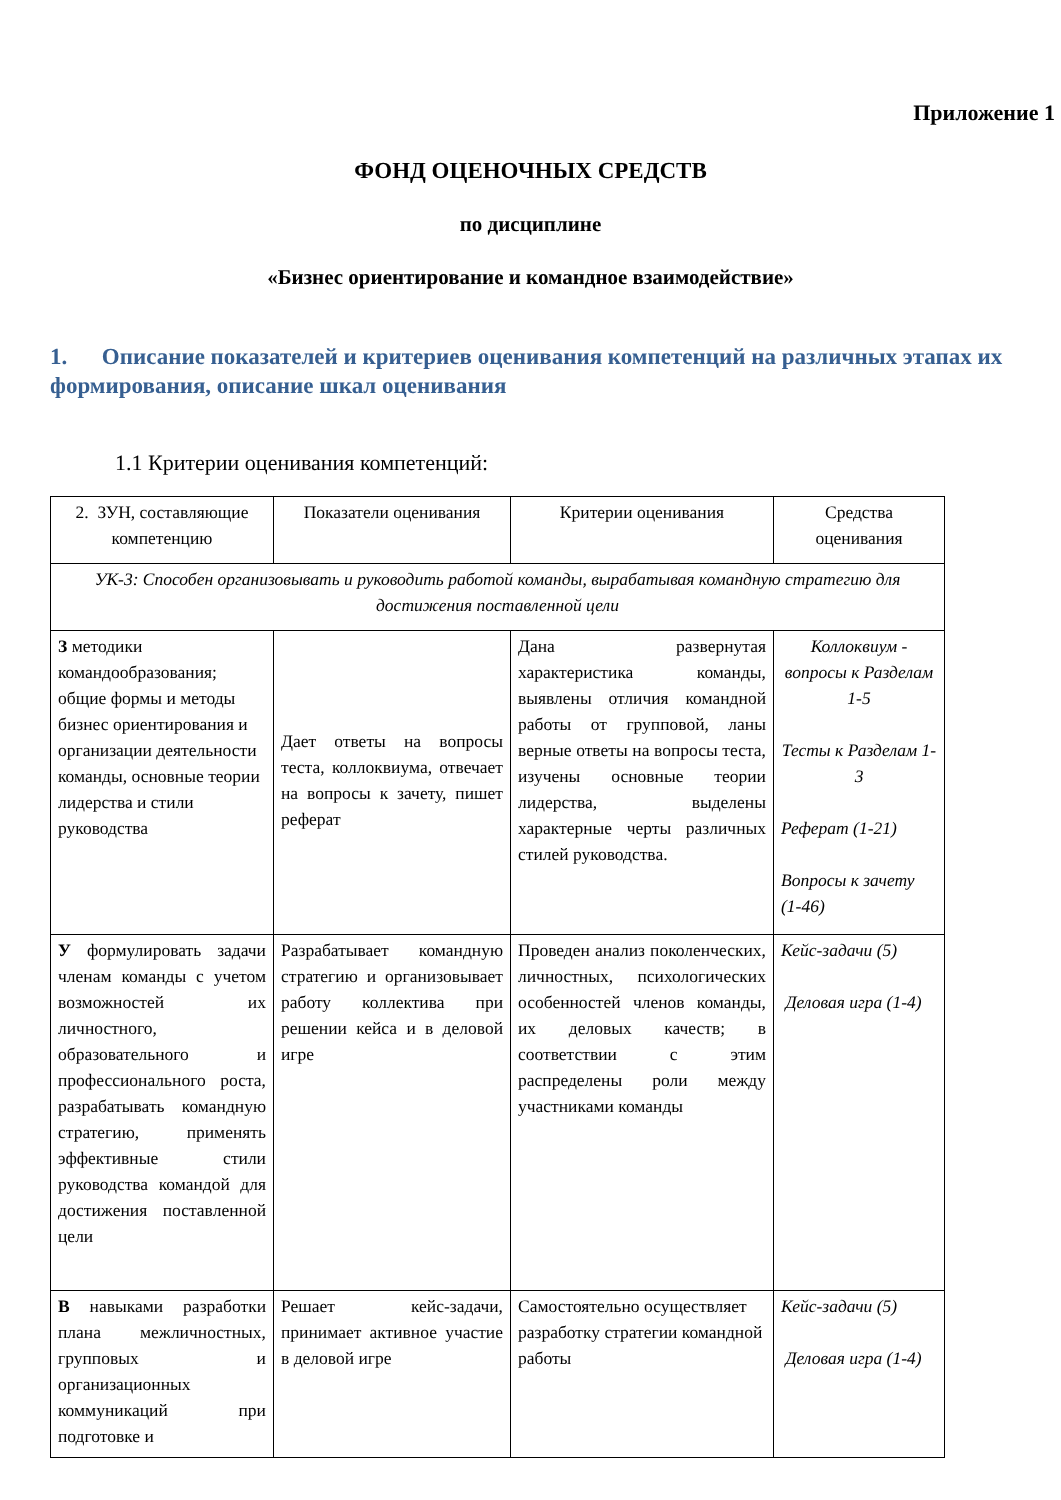Приложение 1
ФОНД ОЦЕНОЧНЫХ СРЕДСТВ
по дисциплине
«Бизнес ориентирование и командное взаимодействие»
1. Описание показателей и критериев оценивания компетенций на различных этапах их формирования, описание шкал оценивания
1.1 Критерии оценивания компетенций:
| 2. ЗУН, составляющие компетенцию | Показатели оценивания | Критерии оценивания | Средства оценивания |
| УК-3: Способен организовывать и руководить работой команды, вырабатывая командную стратегию для достижения поставленной цели | | | |
| З методики командообразования; общие формы и методы бизнес ориентирования и организации деятельности команды, основные теории лидерства и стили руководства | Дает ответы на вопросы теста, коллоквиума, отвечает на вопросы к зачету, пишет реферат | Дана развернутая характеристика команды, выявлены отличия командной работы от групповой, ланы верные ответы на вопросы теста, изучены основные теории лидерства, выделены характерные черты различных стилей руководства. | Коллоквиум - вопросы к Разделам 1-5 Тесты к Разделам 1-3 Реферат (1-21) Вопросы к зачету (1-46) |
| У формулировать задачи членам команды с учетом возможностей их личностного, образовательного и профессионального роста, разрабатывать командную стратегию, применять эффективные стили руководства командой для достижения поставленной цели | Разрабатывает командную стратегию и организовывает работу коллектива при решении кейса и в деловой игре | Проведен анализ поколенческих, личностных, психологических особенностей членов команды, их деловых качеств; в соответствии с этим распределены роли между участниками команды | Кейс-задачи (5) Деловая игра (1-4) |
| В навыками разработки плана межличностных, групповых и организационных коммуникаций при подготовке и | Решает кейс-задачи, принимает активное участие в деловой игре | Самостоятельно осуществляет разработку стратегии командной работы | Кейс-задачи (5) Деловая игра (1-4) |